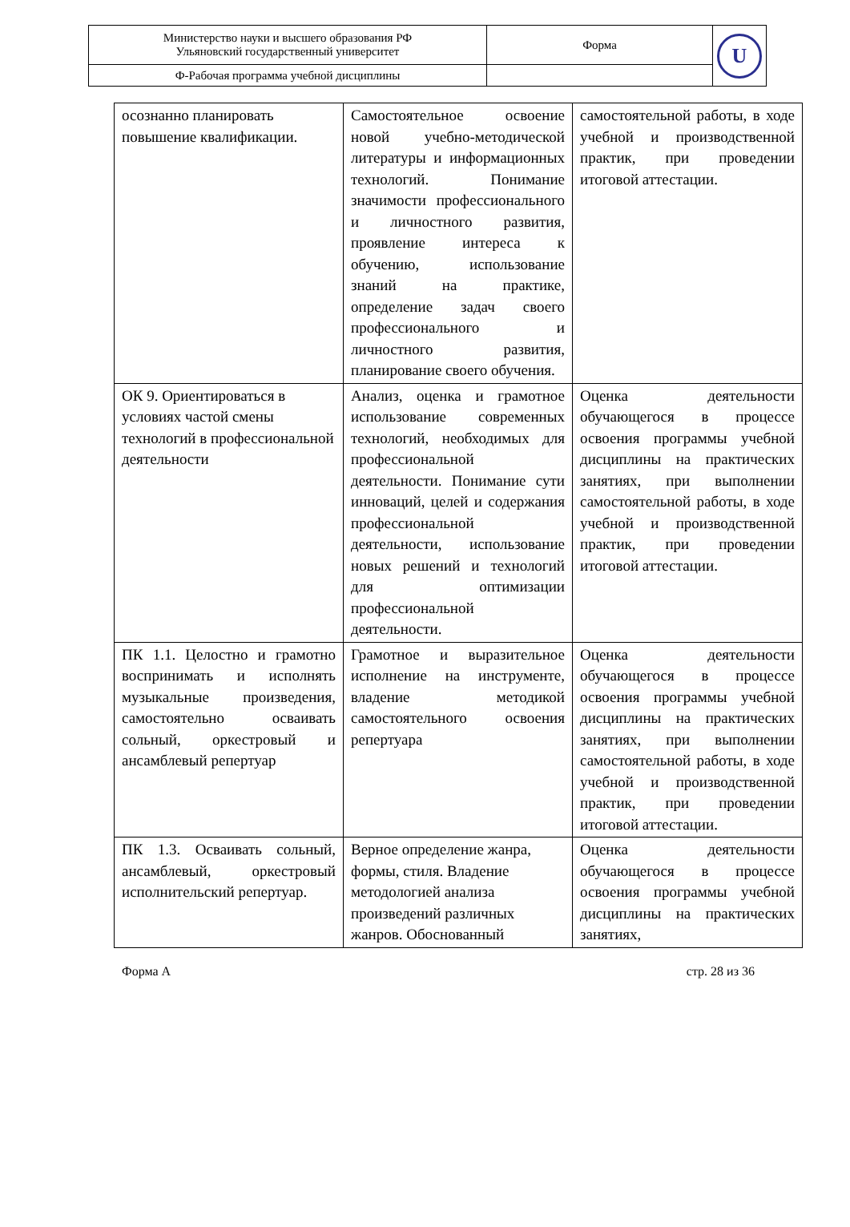| Министерство науки и высшего образования РФ Ульяновский государственный университет | Форма | U |
| Ф-Рабочая программа учебной дисциплины | | |
| осознанно планировать повышение квалификации. | Самостоятельное освоение новой учебно-методической литературы и информационных технологий. Понимание значимости профессионального и личностного развития, проявление интереса к обучению, использование знаний на практике, определение задач своего профессионального и личностного развития, планирование своего обучения. | самостоятельной работы, в ходе учебной и производственной практик, при проведении итоговой аттестации. |
| ОК 9. Ориентироваться в условиях частой смены технологий в профессиональной деятельности | Анализ, оценка и грамотное использование современных технологий, необходимых для профессиональной деятельности. Понимание сути инноваций, целей и содержания профессиональной деятельности, использование новых решений и технологий для оптимизации профессиональной деятельности. | Оценка деятельности обучающегося в процессе освоения программы учебной дисциплины на практических занятиях, при выполнении самостоятельной работы, в ходе учебной и производственной практик, при проведении итоговой аттестации. |
| ПК 1.1. Целостно и грамотно воспринимать и исполнять музыкальные произведения, самостоятельно осваивать сольный, оркестровый и ансамблевый репертуар | Грамотное и выразительное исполнение на инструменте, владение методикой самостоятельного освоения репертуара | Оценка деятельности обучающегося в процессе освоения программы учебной дисциплины на практических занятиях, при выполнении самостоятельной работы, в ходе учебной и производственной практик, при проведении итоговой аттестации. |
| ПК 1.3. Осваивать сольный, ансамблевый, оркестровый исполнительский репертуар. | Верное определение жанра, формы, стиля. Владение методологией анализа произведений различных жанров. Обоснованный | Оценка деятельности обучающегося в процессе освоения программы учебной дисциплины на практических занятиях, |
Форма А стр. 28 из 36